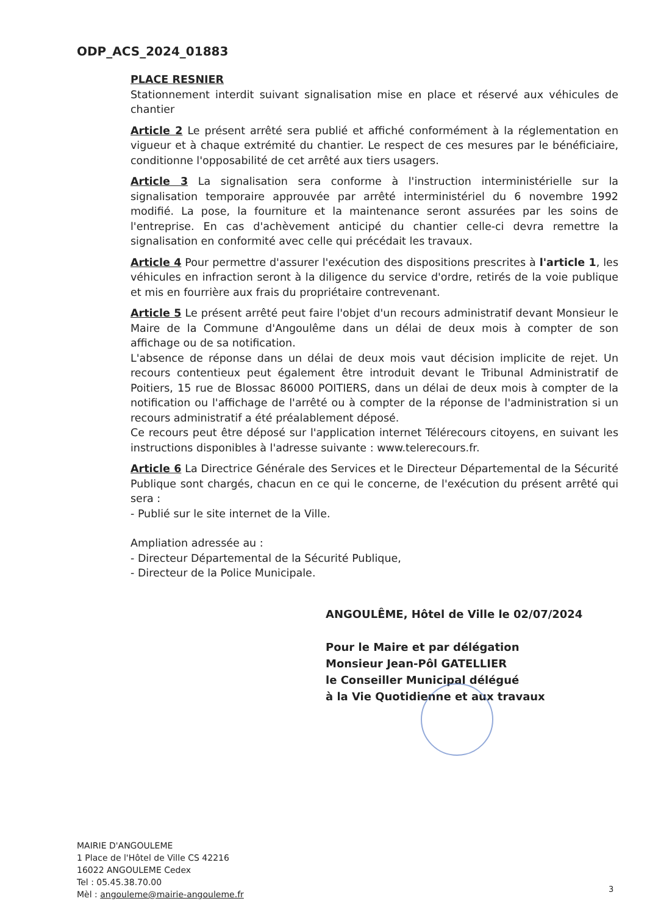ODP_ACS_2024_01883
PLACE RESNIER
Stationnement interdit suivant signalisation mise en place et réservé aux véhicules de chantier
Article 2 Le présent arrêté sera publié et affiché conformément à la réglementation en vigueur et à chaque extrémité du chantier. Le respect de ces mesures par le bénéficiaire, conditionne l'opposabilité de cet arrêté aux tiers usagers.
Article 3 La signalisation sera conforme à l'instruction interministérielle sur la signalisation temporaire approuvée par arrêté interministériel du 6 novembre 1992 modifié. La pose, la fourniture et la maintenance seront assurées par les soins de l'entreprise. En cas d'achèvement anticipé du chantier celle-ci devra remettre la signalisation en conformité avec celle qui précédait les travaux.
Article 4 Pour permettre d'assurer l'exécution des dispositions prescrites à l'article 1, les véhicules en infraction seront à la diligence du service d'ordre, retirés de la voie publique et mis en fourrière aux frais du propriétaire contrevenant.
Article 5 Le présent arrêté peut faire l'objet d'un recours administratif devant Monsieur le Maire de la Commune d'Angoulême dans un délai de deux mois à compter de son affichage ou de sa notification.
L'absence de réponse dans un délai de deux mois vaut décision implicite de rejet. Un recours contentieux peut également être introduit devant le Tribunal Administratif de Poitiers, 15 rue de Blossac 86000 POITIERS, dans un délai de deux mois à compter de la notification ou l'affichage de l'arrêté ou à compter de la réponse de l'administration si un recours administratif a été préalablement déposé.
Ce recours peut être déposé sur l'application internet Télérecours citoyens, en suivant les instructions disponibles à l'adresse suivante : www.telerecours.fr.
Article 6 La Directrice Générale des Services et le Directeur Départemental de la Sécurité Publique sont chargés, chacun en ce qui le concerne, de l'exécution du présent arrêté qui sera :
- Publié sur le site internet de la Ville.
Ampliation adressée au :
- Directeur Départemental de la Sécurité Publique,
- Directeur de la Police Municipale.
ANGOULÊME, Hôtel de Ville le 02/07/2024
Pour le Maire et par délégation
Monsieur Jean-Pôl GATELLIER
le Conseiller Municipal délégué
à la Vie Quotidienne et aux travaux
MAIRIE D'ANGOULEME
1 Place de l'Hôtel de Ville CS 42216
16022 ANGOULEME Cedex
Tel : 05.45.38.70.00
Mèl : angouleme@mairie-angouleme.fr
3